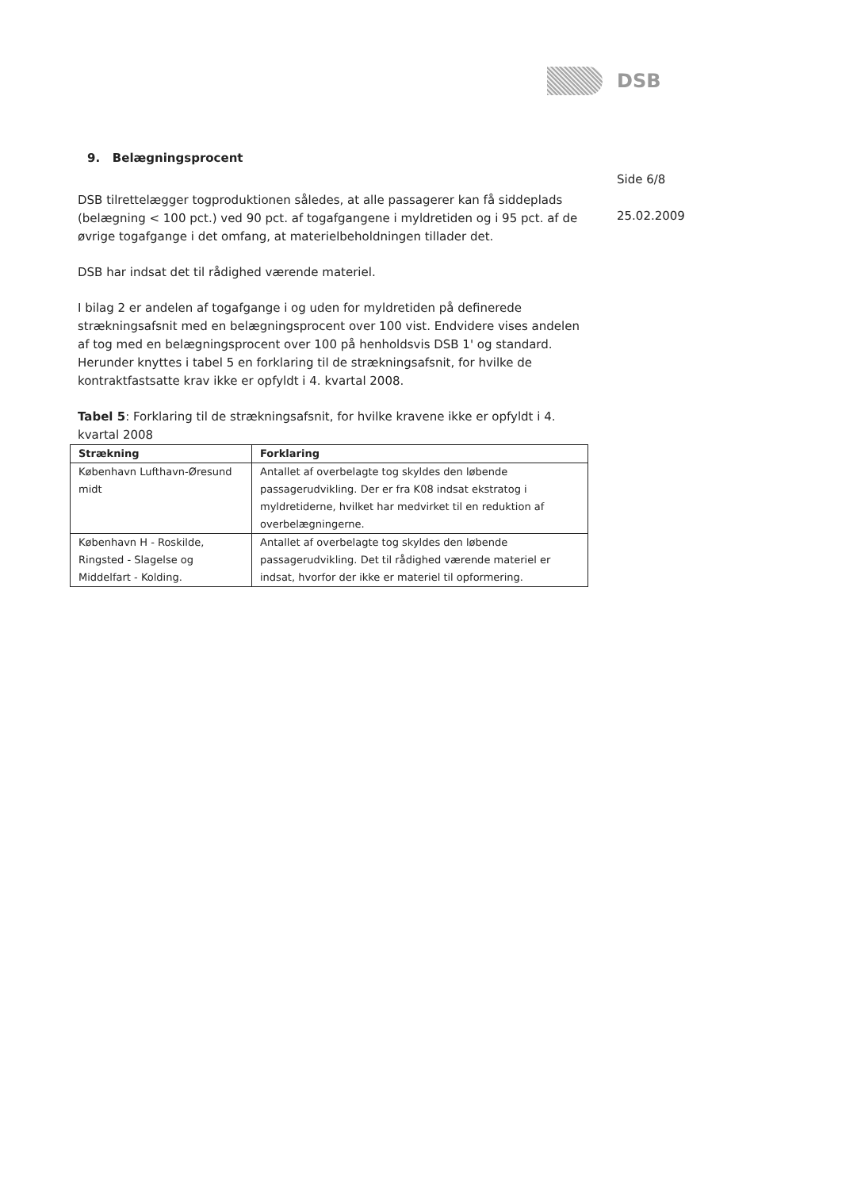DSB
Side 6/8
25.02.2009
9. Belægningsprocent
DSB tilrettelægger togproduktionen således, at alle passagerer kan få siddeplads (belægning < 100 pct.) ved 90 pct. af togafgangene i myldretiden og i 95 pct. af de øvrige togafgange i det omfang, at materielbeholdningen tillader det.
DSB har indsat det til rådighed værende materiel.
I bilag 2 er andelen af togafgange i og uden for myldretiden på definerede strækningsafsnit med en belægningsprocent over 100 vist. Endvidere vises andelen af tog med en belægningsprocent over 100 på henholdsvis DSB 1' og standard. Herunder knyttes i tabel 5 en forklaring til de strækningsafsnit, for hvilke de kontraktfastsatte krav ikke er opfyldt i 4. kvartal 2008.
Tabel 5: Forklaring til de strækningsafsnit, for hvilke kravene ikke er opfyldt i 4. kvartal 2008
| Strækning | Forklaring |
| --- | --- |
| København Lufthavn-Øresund midt | Antallet af overbelagte tog skyldes den løbende passagerudvikling. Der er fra K08 indsat ekstratog i myldretiderne, hvilket har medvirket til en reduktion af overbelægningerne. |
| København H - Roskilde, Ringsted - Slagelse og Middelfart - Kolding. | Antallet af overbelagte tog skyldes den løbende passagerudvikling. Det til rådighed værende materiel er indsat, hvorfor der ikke er materiel til opformering. |